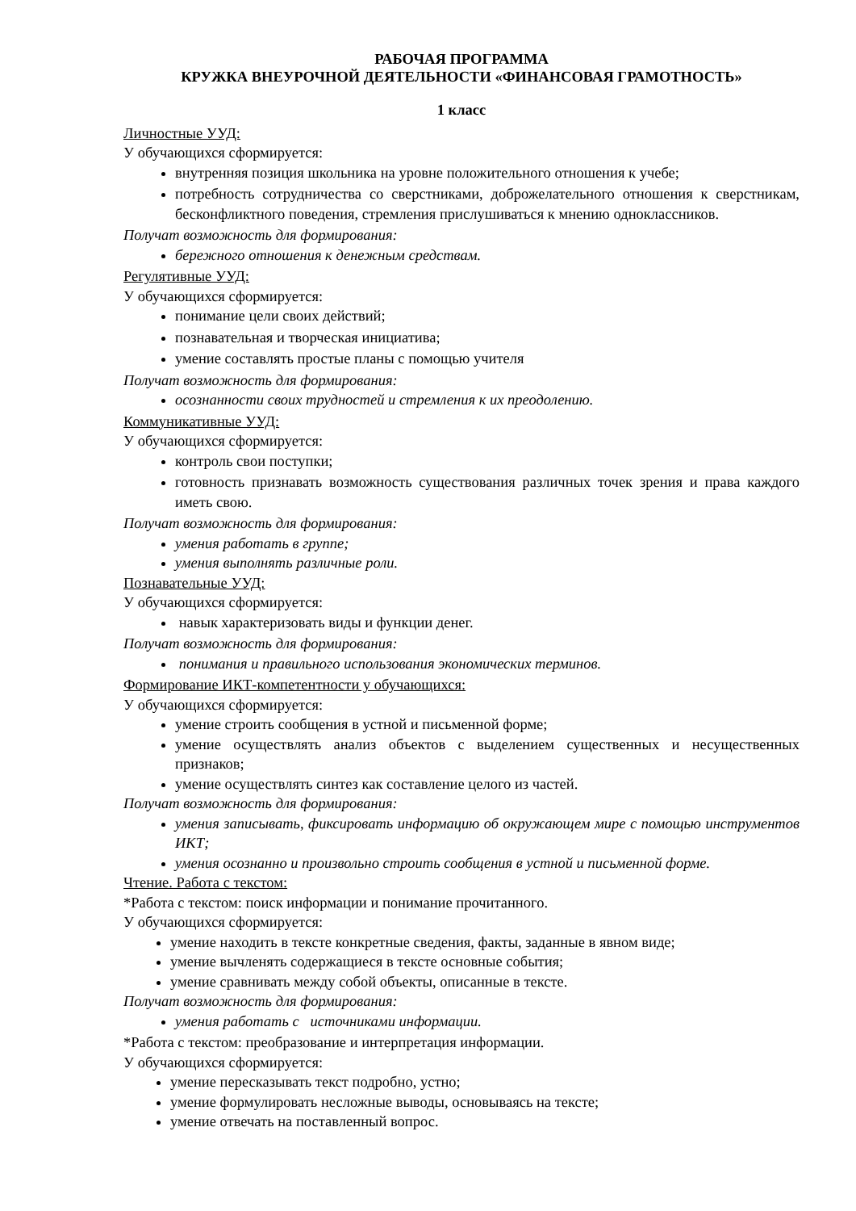РАБОЧАЯ ПРОГРАММА
КРУЖКА ВНЕУРОЧНОЙ ДЕЯТЕЛЬНОСТИ «ФИНАНСОВАЯ ГРАМОТНОСТЬ»
1 класс
Личностные УУД:
У обучающихся сформируется:
внутренняя позиция школьника на уровне положительного отношения к учебе;
потребность сотрудничества со сверстниками, доброжелательного отношения к сверстникам, бесконфликтного поведения, стремления прислушиваться к мнению одноклассников.
Получат возможность для формирования:
бережного отношения к денежным средствам.
Регулятивные УУД:
У обучающихся сформируется:
понимание цели своих действий;
познавательная и творческая инициатива;
умение составлять простые планы с помощью учителя
Получат возможность для формирования:
осознанности своих трудностей и стремления к их преодолению.
Коммуникативные УУД:
У обучающихся сформируется:
контроль свои поступки;
готовность признавать возможность существования различных точек зрения и права каждого иметь свою.
Получат возможность для формирования:
умения работать в группе;
умения выполнять различные роли.
Познавательные УУД:
У обучающихся сформируется:
навык характеризовать виды и функции денег.
Получат возможность для формирования:
понимания и правильного использования экономических терминов.
Формирование ИКТ-компетентности у обучающихся:
У обучающихся сформируется:
умение строить сообщения в устной и письменной форме;
умение осуществлять анализ объектов с выделением существенных и несущественных признаков;
умение осуществлять синтез как составление целого из частей.
Получат возможность для формирования:
умения записывать, фиксировать информацию об окружающем мире с помощью инструментов ИКТ;
умения осознанно и произвольно строить сообщения в устной и письменной форме.
Чтение. Работа с текстом:
*Работа с текстом: поиск информации и понимание прочитанного.
У обучающихся сформируется:
умение находить в тексте конкретные сведения, факты, заданные в явном виде;
умение вычленять содержащиеся в тексте основные события;
умение сравнивать между собой объекты, описанные в тексте.
Получат возможность для формирования:
умения работать с источниками информации.
*Работа с текстом: преобразование и интерпретация информации.
У обучающихся сформируется:
умение пересказывать текст подробно, устно;
умение формулировать несложные выводы, основываясь на тексте;
умение отвечать на поставленный вопрос.